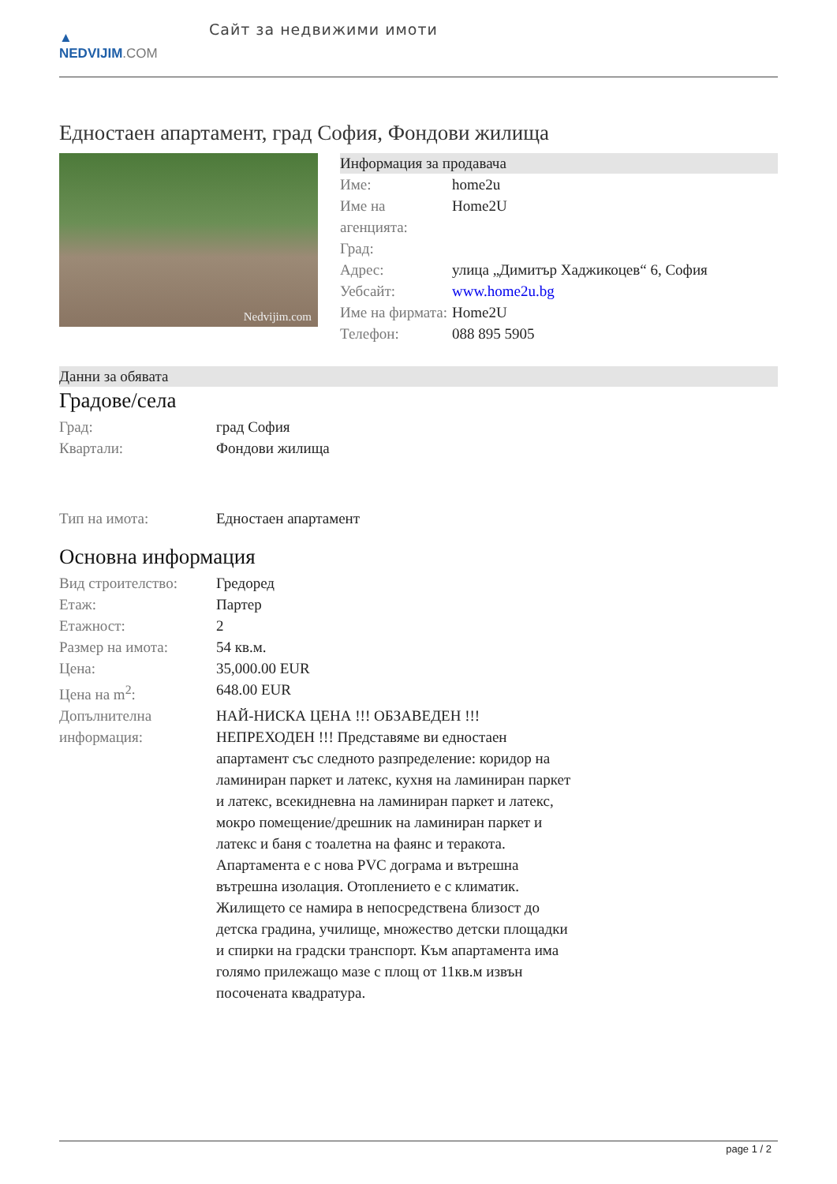▲
NEDVIJIM.COM
Сайт за недвижими имоти
Едностаен апартамент, град София, Фондови жилища
Nedvijim.com
Информация за продавача
| Име: | home2u |
| Име на агенцията: | Home2U |
| Град: | |
| Адрес: | улица „Димитър Хаджикоцев“ 6, София |
| Уебсайт: | www.home2u.bg |
| Име на фирмата: | Home2U |
| Телефон: | 088 895 5905 |
Данни за обявата
Градове/села
| Град: | град София |
| Квартали: | Фондови жилища |
| Тип на имота: | Едностаен апартамент |
Основна информация
| Вид строителство: | Гредоред |
| Етаж: | Партер |
| Етажност: | 2 |
| Размер на имота: | 54 кв.м. |
| Цена: | 35,000.00 EUR |
| Цена на m<sup>2</sup>: | 648.00 EUR |
| Допълнителна информация: | НАЙ-НИСКА ЦЕНА !!! ОБЗАВЕДЕН !!! НЕПРЕХОДЕН !!! Представяме ви едностаен апартамент със следното разпределение: коридор на ламиниран паркет и латекс, кухня на ламиниран паркет и латекс, всекидневна на ламиниран паркет и латекс, мокро помещение/дрешник на ламиниран паркет и латекс и баня с тоалетна на фаянс и теракота. Апартамента е с нова PVC дограма и вътрешна вътрешна изолация. Отоплението е с климатик. Жилището се намира в непосредствена близост до детска градина, училище, множество детски площадки и спирки на градски транспорт. Към апартамента има голямо прилежащо мазе с площ от 11кв.м извън посочената квадратура. |
page 1 / 2